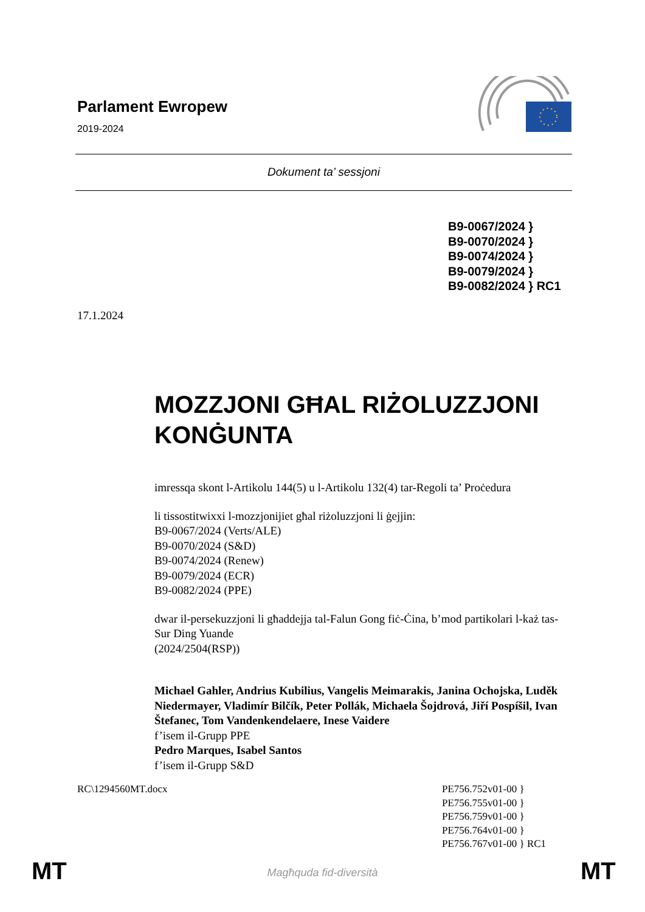Parlament Ewropew
2019-2024
Dokument ta’ sessjoni
B9-0067/2024 }
B9-0070/2024 }
B9-0074/2024 }
B9-0079/2024 }
B9-0082/2024 } RC1
17.1.2024
MOZZJONI GĦAL RIŻOLUZZJONI KONĠUNTA
imressqa skont l-Artikolu 144(5) u l-Artikolu 132(4) tar-Regoli ta’ Proċedura
li tissostitwixxi l-mozzjonijiet għal riżoluzzjoni li ġejjin:
B9-0067/2024 (Verts/ALE)
B9-0070/2024 (S&D)
B9-0074/2024 (Renew)
B9-0079/2024 (ECR)
B9-0082/2024 (PPE)
dwar il-persekuzzjoni li għaddejja tal-Falun Gong fiċ-Ċina, b’mod partikolari l-każ tas-Sur Ding Yuande
(2024/2504(RSP))
Michael Gahler, Andrius Kubilius, Vangelis Meimarakis, Janina Ochojska, Luděk Niedermayer, Vladimír Bilčík, Peter Pollák, Michaela Šojdrová, Jiří Pospíšil, Ivan Štefanec, Tom Vandenkendelaere, Inese Vaidere
f’isem il-Grupp PPE
Pedro Marques, Isabel Santos
f’isem il-Grupp S&D
RC\1294560MT.docx PE756.752v01-00 }
PE756.755v01-00 }
PE756.759v01-00 }
PE756.764v01-00 }
PE756.767v01-00 } RC1
MT
Magħquda fid-diversità MT